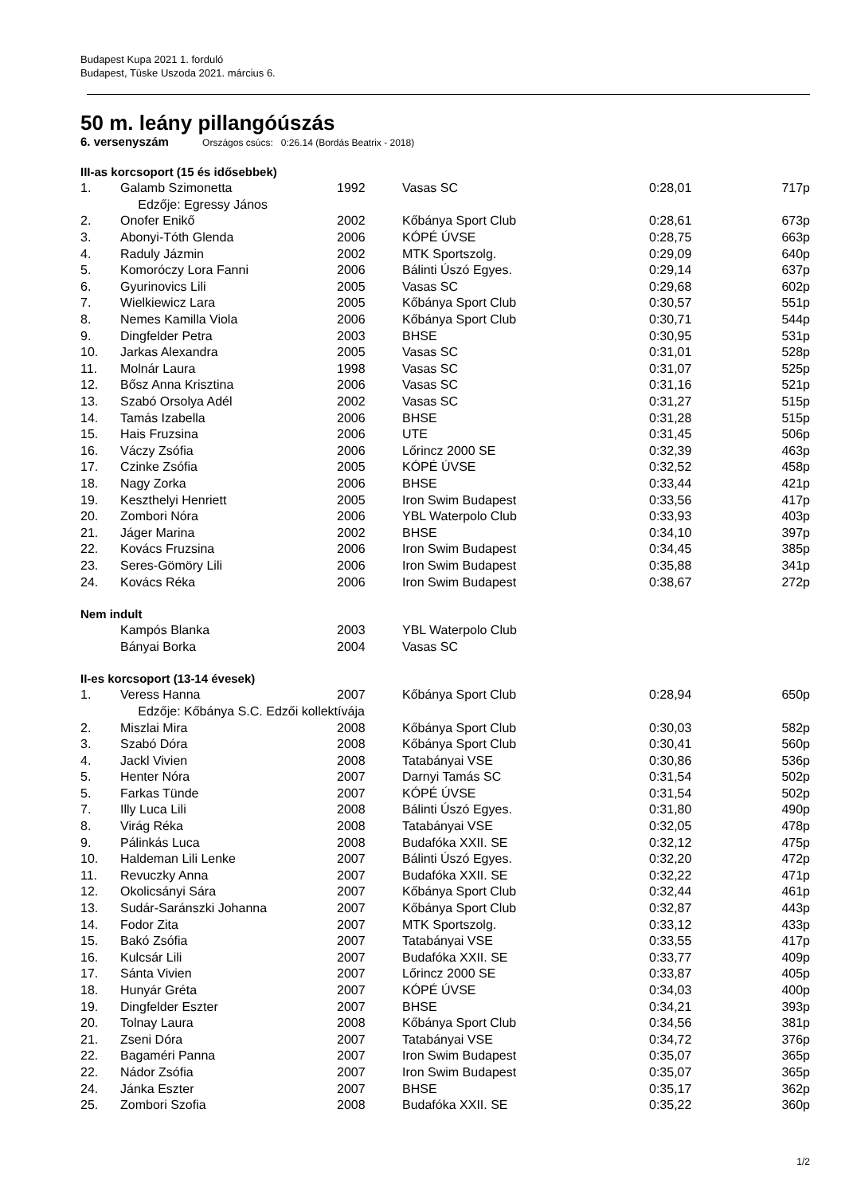Budapest Kupa 2021 1. forduló
Budapest, Tüske Uszoda 2021. március 6.
50 m. leány pillangóúszás
6. versenyszám Országos csúcs: 0:26.14 (Bordás Beatrix - 2018)
III-as korcsoport (15 és idősebbek)
| 1. | Galamb Szimonetta | 1992 | Vasas SC | 0:28,01 | 717p |
| | Edzője: Egressy János | | | | |
| 2. | Onofer Enikő | 2002 | Kőbánya Sport Club | 0:28,61 | 673p |
| 3. | Abonyi-Tóth Glenda | 2006 | KÓPÉ ÚVSE | 0:28,75 | 663p |
| 4. | Raduly Jázmin | 2002 | MTK Sportszolg. | 0:29,09 | 640p |
| 5. | Komoróczy Lora Fanni | 2006 | Bálinti Úszó Egyes. | 0:29,14 | 637p |
| 6. | Gyurinovics Lili | 2005 | Vasas SC | 0:29,68 | 602p |
| 7. | Wielkiewicz Lara | 2005 | Kőbánya Sport Club | 0:30,57 | 551p |
| 8. | Nemes Kamilla Viola | 2006 | Kőbánya Sport Club | 0:30,71 | 544p |
| 9. | Dingfelder Petra | 2003 | BHSE | 0:30,95 | 531p |
| 10. | Jarkas Alexandra | 2005 | Vasas SC | 0:31,01 | 528p |
| 11. | Molnár Laura | 1998 | Vasas SC | 0:31,07 | 525p |
| 12. | Bősz Anna Krisztina | 2006 | Vasas SC | 0:31,16 | 521p |
| 13. | Szabó Orsolya Adél | 2002 | Vasas SC | 0:31,27 | 515p |
| 14. | Tamás Izabella | 2006 | BHSE | 0:31,28 | 515p |
| 15. | Hais Fruzsina | 2006 | UTE | 0:31,45 | 506p |
| 16. | Váczy Zsófia | 2006 | Lőrincz 2000 SE | 0:32,39 | 463p |
| 17. | Czinke Zsófia | 2005 | KÓPÉ ÚVSE | 0:32,52 | 458p |
| 18. | Nagy Zorka | 2006 | BHSE | 0:33,44 | 421p |
| 19. | Keszthelyi Henriett | 2005 | Iron Swim Budapest | 0:33,56 | 417p |
| 20. | Zombori Nóra | 2006 | YBL Waterpolo Club | 0:33,93 | 403p |
| 21. | Jáger Marina | 2002 | BHSE | 0:34,10 | 397p |
| 22. | Kovács Fruzsina | 2006 | Iron Swim Budapest | 0:34,45 | 385p |
| 23. | Seres-Gömöry Lili | 2006 | Iron Swim Budapest | 0:35,88 | 341p |
| 24. | Kovács Réka | 2006 | Iron Swim Budapest | 0:38,67 | 272p |
Nem indult
| | Kampós Blanka | 2003 | YBL Waterpolo Club | | |
| | Bányai Borka | 2004 | Vasas SC | | |
II-es korcsoport (13-14 évesek)
| 1. | Veress Hanna | 2007 | Kőbánya Sport Club | 0:28,94 | 650p |
| | Edzője: Kőbánya S.C. Edzői kollektívája | | | | |
| 2. | Miszlai Mira | 2008 | Kőbánya Sport Club | 0:30,03 | 582p |
| 3. | Szabó Dóra | 2008 | Kőbánya Sport Club | 0:30,41 | 560p |
| 4. | Jackl Vivien | 2008 | Tatabányai VSE | 0:30,86 | 536p |
| 5. | Henter Nóra | 2007 | Darnyi Tamás SC | 0:31,54 | 502p |
| 5. | Farkas Tünde | 2007 | KÓPÉ ÚVSE | 0:31,54 | 502p |
| 7. | Illy Luca Lili | 2008 | Bálinti Úszó Egyes. | 0:31,80 | 490p |
| 8. | Virág Réka | 2008 | Tatabányai VSE | 0:32,05 | 478p |
| 9. | Pálinkás Luca | 2008 | Budafóka XXII. SE | 0:32,12 | 475p |
| 10. | Haldeman Lili Lenke | 2007 | Bálinti Úszó Egyes. | 0:32,20 | 472p |
| 11. | Revuczky Anna | 2007 | Budafóka XXII. SE | 0:32,22 | 471p |
| 12. | Okolicsányi Sára | 2007 | Kőbánya Sport Club | 0:32,44 | 461p |
| 13. | Sudár-Saránszki Johanna | 2007 | Kőbánya Sport Club | 0:32,87 | 443p |
| 14. | Fodor Zita | 2007 | MTK Sportszolg. | 0:33,12 | 433p |
| 15. | Bakó Zsófia | 2007 | Tatabányai VSE | 0:33,55 | 417p |
| 16. | Kulcsár Lili | 2007 | Budafóka XXII. SE | 0:33,77 | 409p |
| 17. | Sánta Vivien | 2007 | Lőrincz 2000 SE | 0:33,87 | 405p |
| 18. | Hunyár Gréta | 2007 | KÓPÉ ÚVSE | 0:34,03 | 400p |
| 19. | Dingfelder Eszter | 2007 | BHSE | 0:34,21 | 393p |
| 20. | Tolnay Laura | 2008 | Kőbánya Sport Club | 0:34,56 | 381p |
| 21. | Zseni Dóra | 2007 | Tatabányai VSE | 0:34,72 | 376p |
| 22. | Bagaméri Panna | 2007 | Iron Swim Budapest | 0:35,07 | 365p |
| 22. | Nádor Zsófia | 2007 | Iron Swim Budapest | 0:35,07 | 365p |
| 24. | Jánka Eszter | 2007 | BHSE | 0:35,17 | 362p |
| 25. | Zombori Szofia | 2008 | Budafóka XXII. SE | 0:35,22 | 360p |
1/2